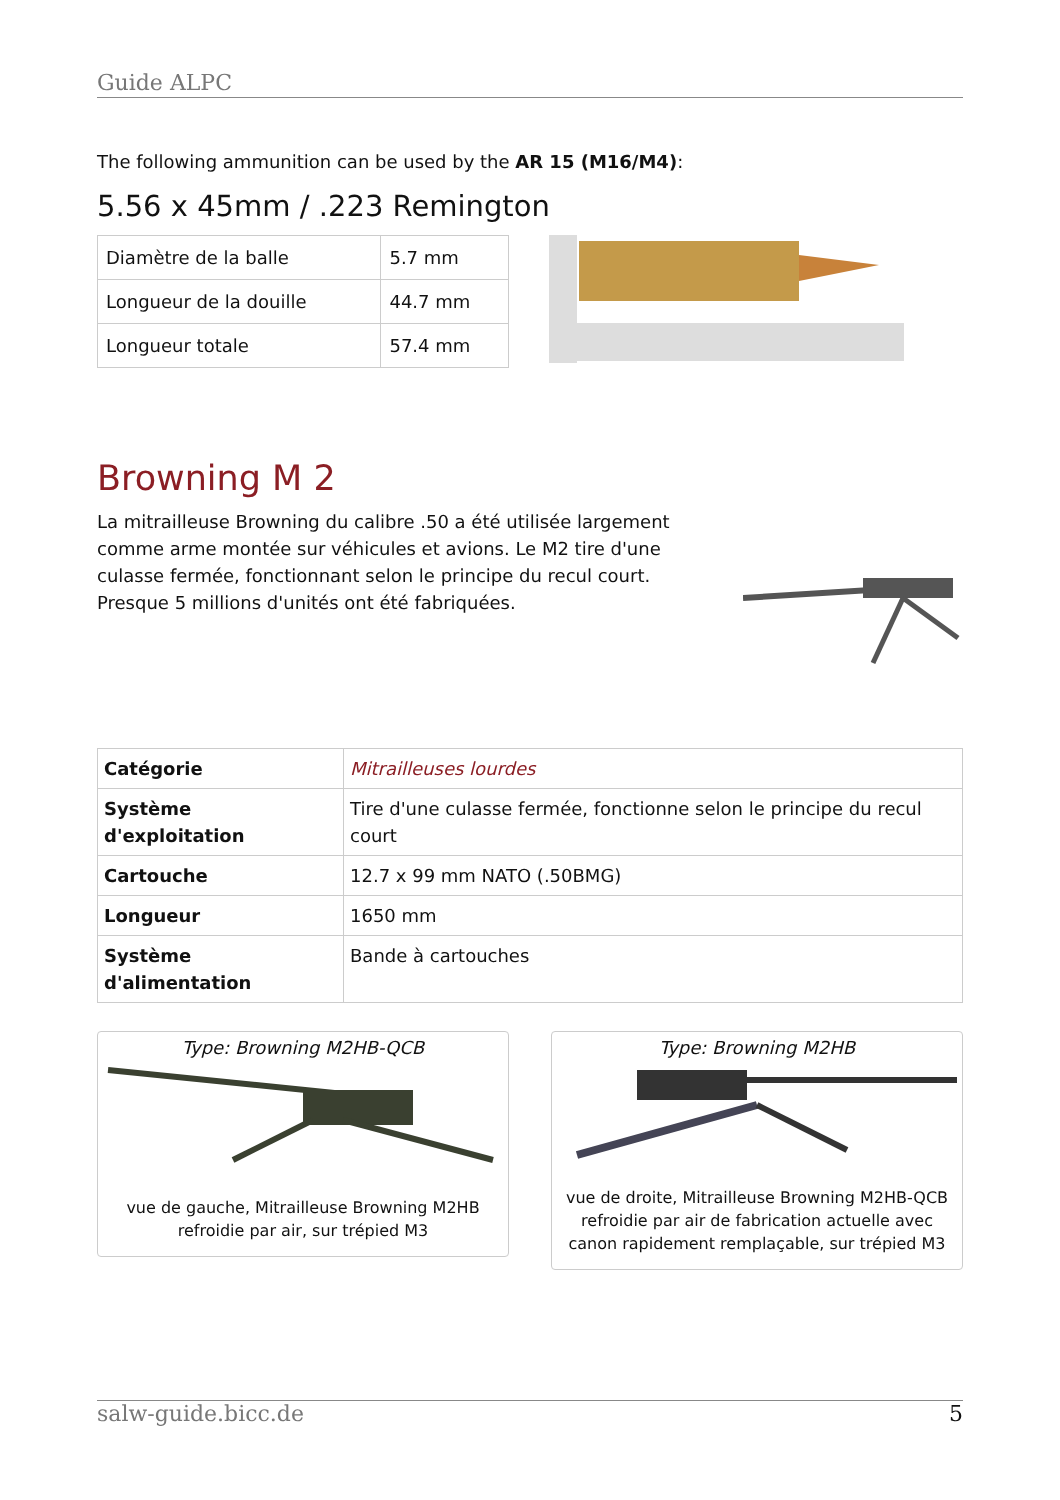Guide ALPC
The following ammunition can be used by the AR 15 (M16/M4):
5.56 x 45mm / .223 Remington
| Diamètre de la balle | 5.7 mm |
| Longueur de la douille | 44.7 mm |
| Longueur totale | 57.4 mm |
Browning M 2
La mitrailleuse Browning du calibre .50 a été utilisée largement comme arme montée sur véhicules et avions. Le M2 tire d'une culasse fermée, fonctionnant selon le principe du recul court. Presque 5 millions d'unités ont été fabriquées.
| Catégorie | Mitrailleuses lourdes |
| Système d'exploitation | Tire d'une culasse fermée, fonctionne selon le principe du recul court |
| Cartouche | 12.7 x 99 mm NATO (.50BMG) |
| Longueur | 1650 mm |
| Système d'alimentation | Bande à cartouches |
Type: Browning M2HB-QCB
vue de gauche, Mitrailleuse Browning M2HB
refroidie par air, sur trépied M3
Type: Browning M2HB
vue de droite, Mitrailleuse Browning M2HB-QCB
refroidie par air de fabrication actuelle avec
canon rapidement remplaçable, sur trépied M3
salw-guide.bicc.de 5